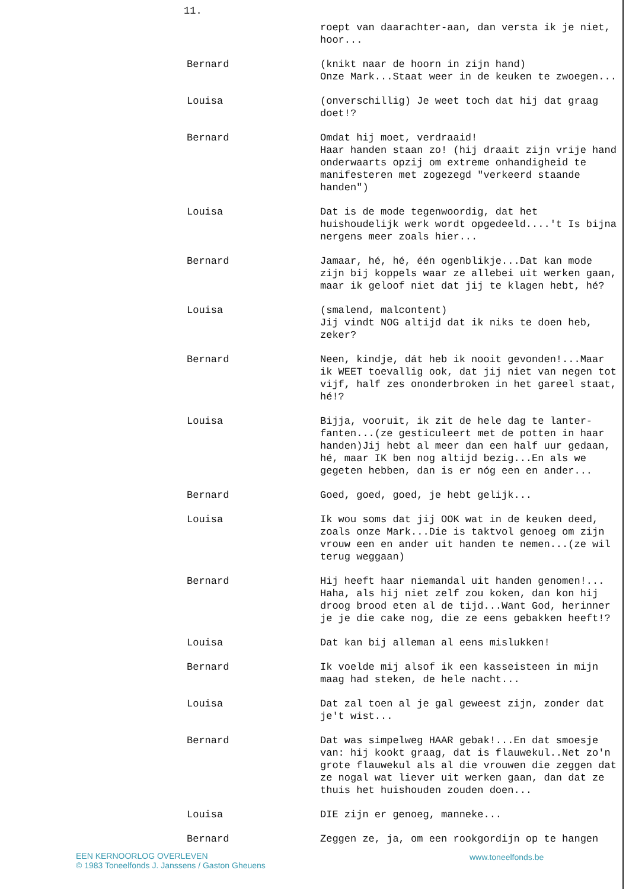11.
roept van daarachter-aan, dan versta ik je niet, hoor...
Bernard (knikt naar de hoorn in zijn hand)
Onze Mark...Staat weer in de keuken te zwoegen...
Louisa (onverschillig) Je weet toch dat hij dat graag doet!?
Bernard Omdat hij moet, verdraaid!
Haar handen staan zo! (hij draait zijn vrije hand onderwaarts opzij om extreme onhandigheid te manifesteren met zogezegd "verkeerd staande handen")
Louisa Dat is de mode tegenwoordig, dat het huishoudelijk werk wordt opgedeeld....'t Is bijna nergens meer zoals hier...
Bernard Jamaar, hé, hé, één ogenblikje...Dat kan mode zijn bij koppels waar ze allebei uit werken gaan, maar ik geloof niet dat jij te klagen hebt, hé?
Louisa (smalend, malcontent)
Jij vindt NOG altijd dat ik niks te doen heb, zeker?
Bernard Neen, kindje, dát heb ik nooit gevonden!...Maar ik WEET toevallig ook, dat jij niet van negen tot vijf, half zes ononderbroken in het gareel staat, hé!?
Louisa Bijja, vooruit, ik zit de hele dag te lanter-fanten...(ze gesticuleert met de potten in haar handen)Jij hebt al meer dan een half uur gedaan, hé, maar IK ben nog altijd bezig...En als we gegeten hebben, dan is er nóg een en ander...
Bernard Goed, goed, goed, je hebt gelijk...
Louisa Ik wou soms dat jij OOK wat in de keuken deed, zoals onze Mark...Die is taktvol genoeg om zijn vrouw een en ander uit handen te nemen...(ze wil terug weggaan)
Bernard Hij heeft haar niemandal uit handen genomen!... Haha, als hij niet zelf zou koken, dan kon hij droog brood eten al de tijd...Want God, herinner je je die cake nog, die ze eens gebakken heeft!?
Louisa Dat kan bij alleman al eens mislukken!
Bernard Ik voelde mij alsof ik een kasseisteen in mijn maag had steken, de hele nacht...
Louisa Dat zal toen al je gal geweest zijn, zonder dat je't wist...
Bernard Dat was simpelweg HAAR gebak!...En dat smoesje van: hij kookt graag, dat is flauwekul..Net zo'n grote flauwekul als al die vrouwen die zeggen dat ze nogal wat liever uit werken gaan, dan dat ze thuis het huishouden zouden doen...
Louisa DIE zijn er genoeg, manneke...
Bernard Zeggen ze, ja, om een rookgordijn op te hangen
EEN KERNOORLOG OVERLEVEN
© 1983 Toneelfonds J. Janssens / Gaston Gheuens
www.toneelfonds.be